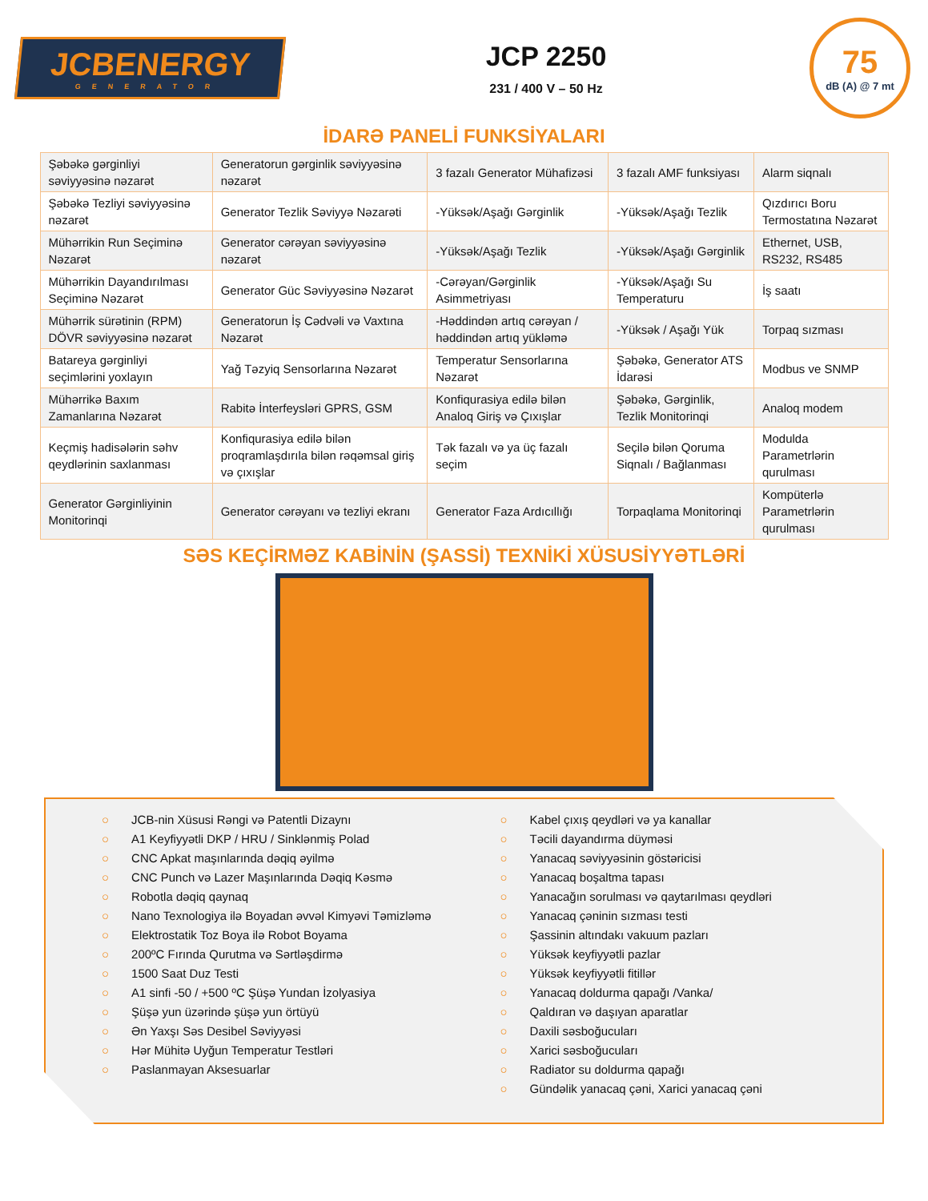JCBENERGY
GENERATOR
JCP 2250
231 / 400 V – 50 Hz
75
dB (A) @ 7 mt
İDARƏ PANELİ FUNKSİYALARI
| Şəbəkə gərginliyi səviyyəsinə nəzarət | Generatorun gərginlik səviyyəsinə nəzarət | 3 fazalı Generator Mühafizəsi | 3 fazalı AMF funksiyası | Alarm siqnalı |
| Şəbəkə Tezliyi səviyyəsinə nəzarət | Generator Tezlik Səviyyə Nəzarəti | -Yüksək/Aşağı Gərginlik | -Yüksək/Aşağı Tezlik | Qızdırıcı Boru Termostatına Nəzarət |
| Mühərrikin Run Seçiminə Nəzarət | Generator cərəyan səviyyəsinə nəzarət | -Yüksək/Aşağı Tezlik | -Yüksək/Aşağı Gərginlik | Ethernet, USB, RS232, RS485 |
| Mühərrikin Dayandırılması Seçiminə Nəzarət | Generator Güc Səviyyəsinə Nəzarət | -Cərəyan/Gərginlik Asimmetriyası | -Yüksək/Aşağı Su Temperaturu | İş saatı |
| Mühərrik sürətinin (RPM) DÖVR səviyyəsinə nəzarət | Generatorun İş Cədvəli və Vaxtına Nəzarət | -Həddindən artıq cərəyan / həddindən artıq yükləmə | -Yüksək / Aşağı Yük | Torpaq sızması |
| Batareya gərginliyi seçimlərini yoxlayın | Yağ Təzyiq Sensorlarına Nəzarət | Temperatur Sensorlarına Nəzarət | Şəbəkə, Generator ATS İdarəsi | Modbus ve SNMP |
| Mühərrikə Baxım Zamanlarına Nəzarət | Rabitə İnterfeysləri GPRS, GSM | Konfiqurasiya edilə bilən Analoq Giriş və Çıxışlar | Şəbəkə, Gərginlik, Tezlik Monitorinqi | Analoq modem |
| Keçmiş hadisələrin səhv qeydlərinin saxlanması | Konfiqurasiya edilə bilən proqramlaşdırıla bilən rəqəmsal giriş və çıxışlar | Tək fazalı və ya üç fazalı seçim | Seçilə bilən Qoruma Siqnalı / Bağlanması | Modulda Parametrlərin qurulması |
| Generator Gərginliyinin Monitorinqi | Generator cərəyanı və tezliyi ekranı | Generator Faza Ardıcıllığı | Torpaqlama Monitorinqi | Kompüterlə Parametrlərin qurulması |
SƏS KEÇİRMƏZ KABİNİN (ŞASSİ) TEXNİKİ XÜSUSİYYƏTLƏRİ
○ JCB-nin Xüsusi Rəngi və Patentli Dizaynı
○ A1 Keyfiyyətli DKP / HRU / Sinklənmiş Polad
○ CNC Apkat maşınlarında dəqiq əyilmə
○ CNC Punch və Lazer Maşınlarında Dəqiq Kəsmə
○ Robotla dəqiq qaynaq
○ Nano Texnologiya ilə Boyadan əvvəl Kimyəvi Təmizləmə
○ Elektrostatik Toz Boya ilə Robot Boyama
○ 200ºC Fırında Qurutma və Sərtləşdirmə
○ 1500 Saat Duz Testi
○ A1 sinfi -50 / +500 ºC Şüşə Yundan İzolyasiya
○ Şüşə yun üzərində şüşə yun örtüyü
○ Ən Yaxşı Səs Desibel Səviyyəsi
○ Hər Mühitə Uyğun Temperatur Testləri
○ Paslanmayan Aksesuarlar
○ Kabel çıxış qeydləri və ya kanallar
○ Təcili dayandırma düyməsi
○ Yanacaq səviyyəsinin göstəricisi
○ Yanacaq boşaltma tapası
○ Yanacağın sorulması və qaytarılması qeydləri
○ Yanacaq çəninin sızması testi
○ Şassinin altındakı vakuum pazları
○ Yüksək keyfiyyətli pazlar
○ Yüksək keyfiyyətli fitillər
○ Yanacaq doldurma qapağı /Vanka/
○ Qaldıran və daşıyan aparatlar
○ Daxili səsboğucuları
○ Xarici səsboğucuları
○ Radiator su doldurma qapağı
○ Gündəlik yanacaq çəni, Xarici yanacaq çəni